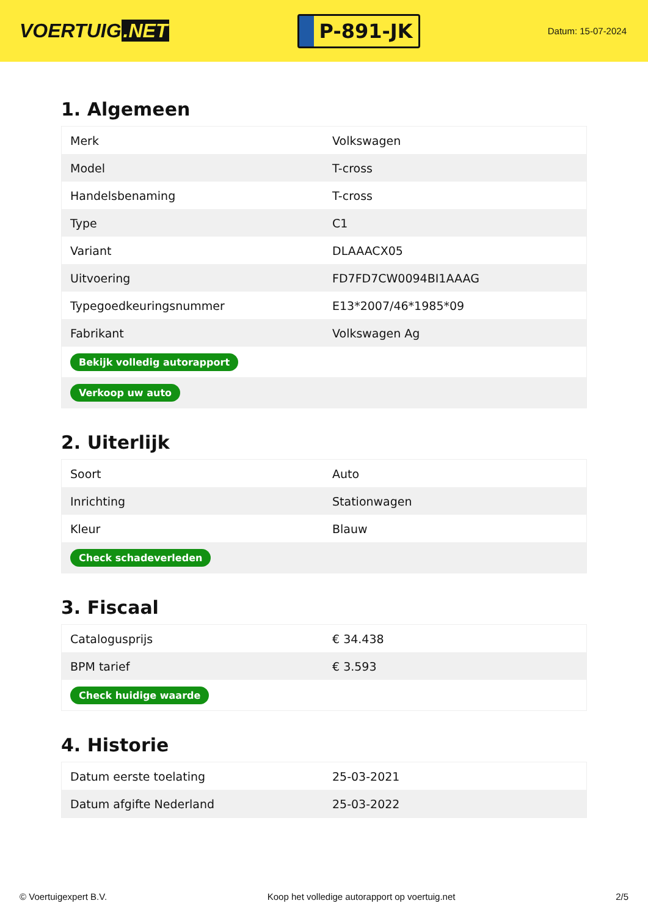VOERTUIG.NET
P-891-JK
Datum: 15-07-2024
1. Algemeen
| Merk | Volkswagen |
| Model | T-cross |
| Handelsbenaming | T-cross |
| Type | C1 |
| Variant | DLAAACX05 |
| Uitvoering | FD7FD7CW0094BI1AAAG |
| Typegoedkeuringsnummer | E13*2007/46*1985*09 |
| Fabrikant | Volkswagen Ag |
| Bekijk volledig autorapport | |
| Verkoop uw auto | |
2. Uiterlijk
| Soort | Auto |
| Inrichting | Stationwagen |
| Kleur | Blauw |
| Check schadeverleden | |
3. Fiscaal
| Catalogusprijs | € 34.438 |
| BPM tarief | € 3.593 |
| Check huidige waarde | |
4. Historie
| Datum eerste toelating | 25-03-2021 |
| Datum afgifte Nederland | 25-03-2022 |
© Voertuigexpert B.V. Koop het volledige autorapport op voertuig.net 2/5